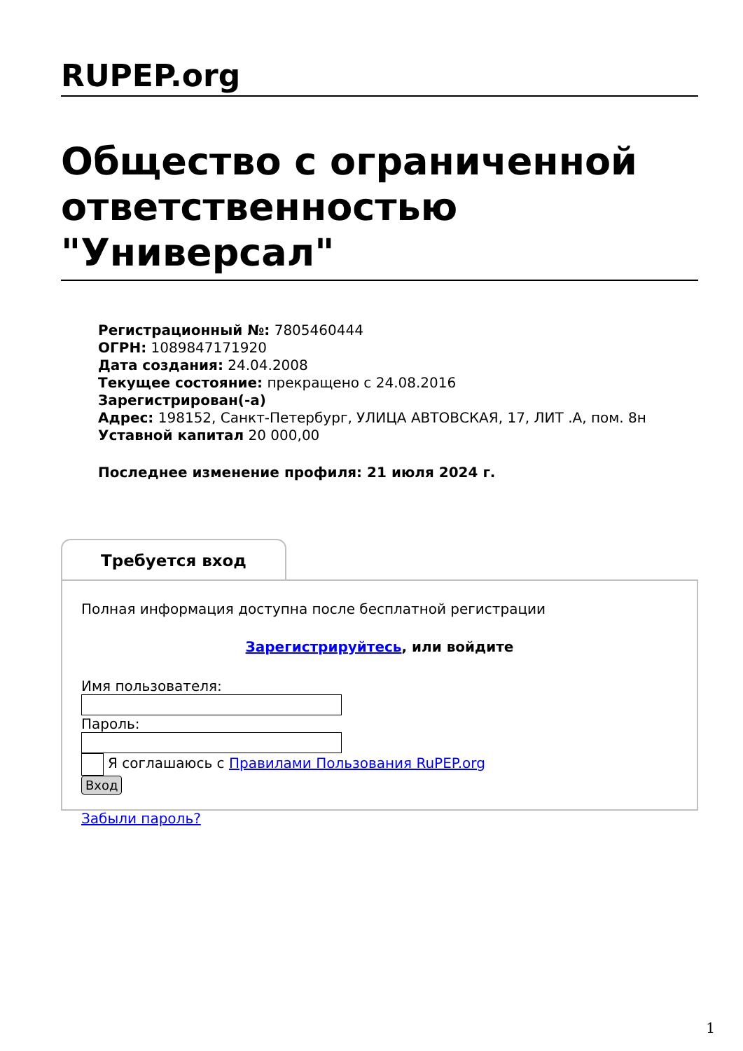RUPEP.org
Общество с ограниченной ответственностью "Универсал"
Регистрационный №: 7805460444
ОГРН: 1089847171920
Дата создания: 24.04.2008
Текущее состояние: прекращено с 24.08.2016
Зарегистрирован(-а)
Адрес: 198152, Санкт-Петербург, УЛИЦА АВТОВСКАЯ, 17, ЛИТ .А, пом. 8н
Уставной капитал 20 000,00
Последнее изменение профиля: 21 июля 2024 г.
Требуется вход
Полная информация доступна после бесплатной регистрации
Зарегистрируйтесь, или войдите
Имя пользователя:
Пароль:
Я соглашаюсь с Правилами Пользования RuPEP.org
Вход
Забыли пароль?
1